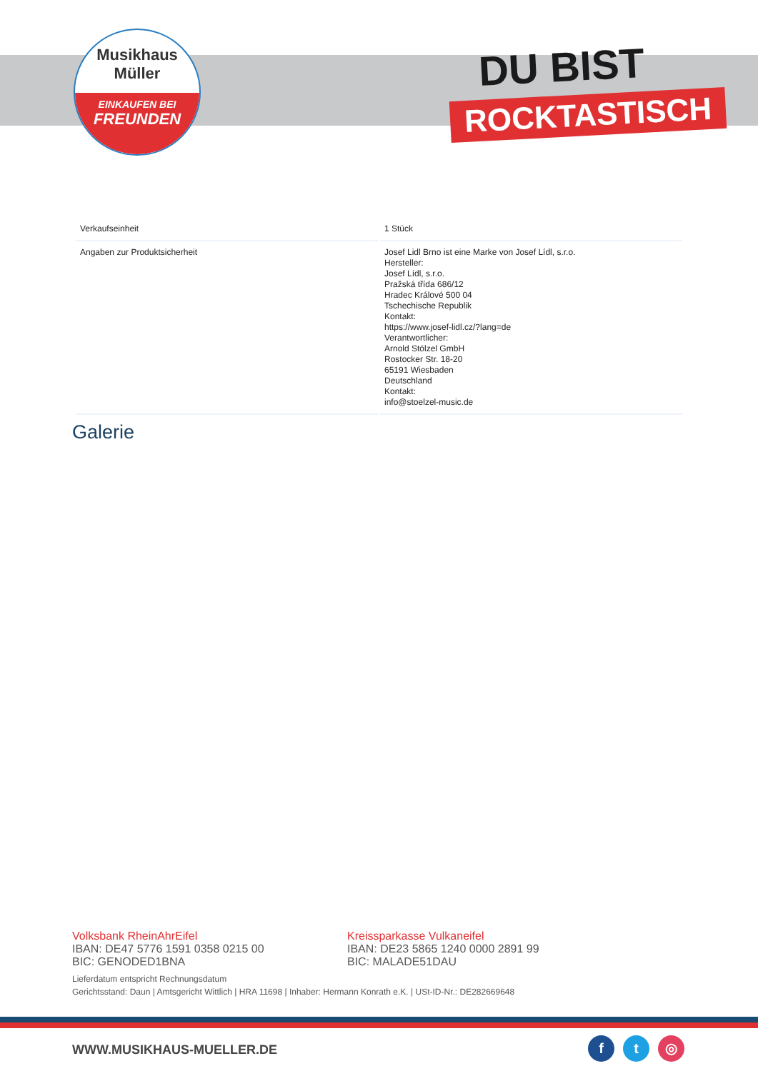Musikhaus
Müller
EINKAUFEN BEI
FREUNDEN
DU BIST
ROCKTASTISCH
| Verkaufseinheit | 1 Stück |
| Angaben zur Produktsicherheit | Josef Lidl Brno ist eine Marke von Josef Lídl, s.r.o. Hersteller: Josef Lídl, s.r.o. Pražská třída 686/12 Hradec Králové 500 04 Tschechische Republik Kontakt: https://www.josef-lidl.cz/?lang=de Verantwortlicher: Arnold Stölzel GmbH Rostocker Str. 18-20 65191 Wiesbaden Deutschland Kontakt: info@stoelzel-music.de |
Galerie
Volksbank RheinAhrEifel
IBAN: DE47 5776 1591 0358 0215 00
BIC: GENODED1BNA
Kreissparkasse Vulkaneifel
IBAN: DE23 5865 1240 0000 2891 99
BIC: MALADE51DAU
Lieferdatum entspricht Rechnungsdatum
Gerichtsstand: Daun | Amtsgericht Wittlich | HRA 11698 | Inhaber: Hermann Konrath e.K. | USt-ID-Nr.: DE282669648
WWW.MUSIKHAUS-MUELLER.DE f t ◎